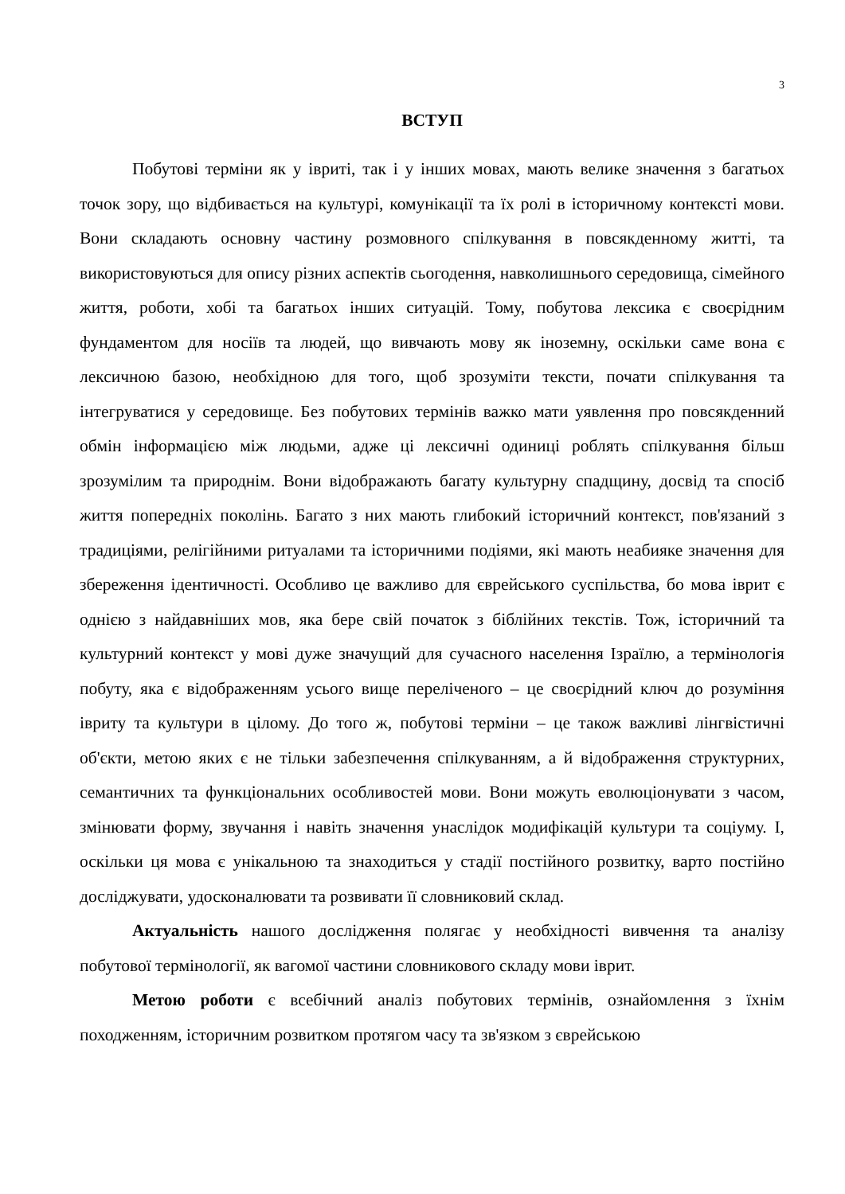3
ВСТУП
Побутові терміни як у івриті, так і у інших мовах, мають велике значення з багатьох точок зору, що відбивається на культурі, комунікації та їх ролі в історичному контексті мови. Вони складають основну частину розмовного спілкування в повсякденному житті, та використовуються для опису різних аспектів сьогодення, навколишнього середовища, сімейного життя, роботи, хобі та багатьох інших ситуацій. Тому, побутова лексика є своєрідним фундаментом для носіїв та людей, що вивчають мову як іноземну, оскільки саме вона є лексичною базою, необхідною для того, щоб зрозуміти тексти, почати спілкування та інтегруватися у середовище. Без побутових термінів важко мати уявлення про повсякденний обмін інформацією між людьми, адже ці лексичні одиниці роблять спілкування більш зрозумілим та природнім. Вони відображають багату культурну спадщину, досвід та спосіб життя попередніх поколінь. Багато з них мають глибокий історичний контекст, пов'язаний з традиціями, релігійними ритуалами та історичними подіями, які мають неабияке значення для збереження ідентичності. Особливо це важливо для єврейського суспільства, бо мова іврит є однією з найдавніших мов, яка бере свій початок з біблійних текстів. Тож, історичний та культурний контекст у мові дуже значущий для сучасного населення Ізраїлю, а термінологія побуту, яка є відображенням усього вище переліченого – це своєрідний ключ до розуміння івриту та культури в цілому. До того ж, побутові терміни – це також важливі лінгвістичні об'єкти, метою яких є не тільки забезпечення спілкуванням, а й відображення структурних, семантичних та функціональних особливостей мови. Вони можуть еволюціонувати з часом, змінювати форму, звучання і навіть значення унаслідок модифікацій культури та соціуму. І, оскільки ця мова є унікальною та знаходиться у стадії постійного розвитку, варто постійно досліджувати, удосконалювати та розвивати її словниковий склад.
Актуальність нашого дослідження полягає у необхідності вивчення та аналізу побутової термінології, як вагомої частини словникового складу мови іврит.
Метою роботи є всебічний аналіз побутових термінів, ознайомлення з їхнім походженням, історичним розвитком протягом часу та зв'язком з єврейською